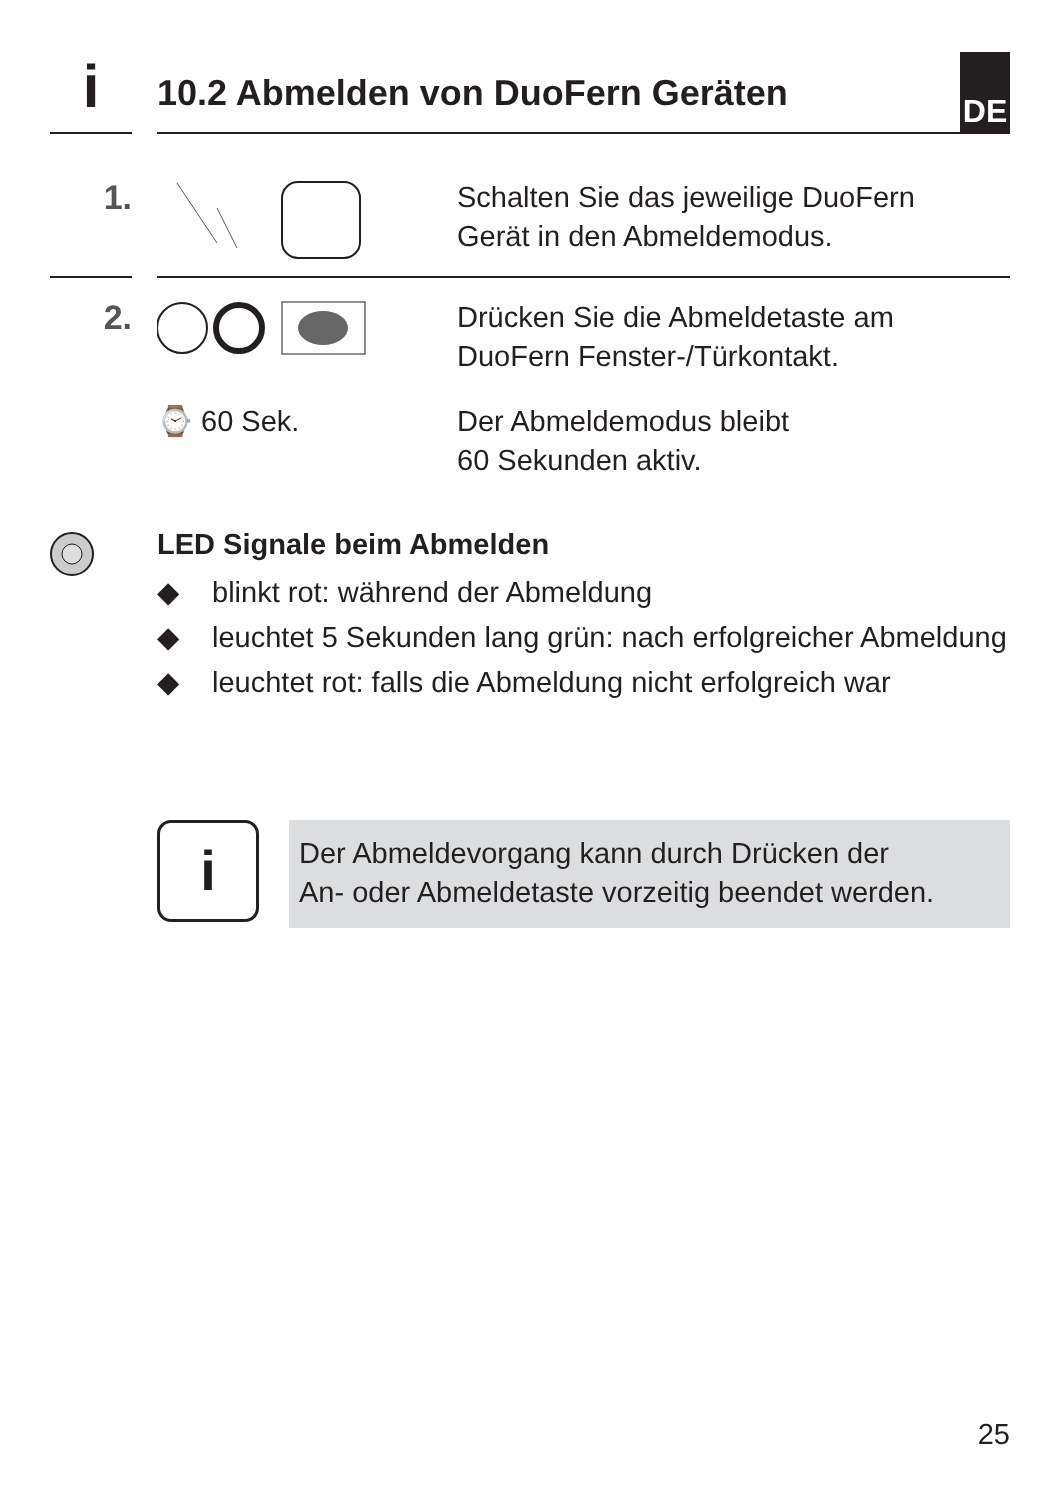i
10.2 Abmelden von DuoFern Geräten
DE
1.
Schalten Sie das jeweilige DuoFern
Gerät in den Abmeldemodus.
2.
Drücken Sie die Abmeldetaste am
DuoFern Fenster-/Türkontakt.
⌚ 60 Sek. Der Abmeldemodus bleibt
60 Sekunden aktiv.
LED Signale beim Abmelden
◆ blinkt rot: während der Abmeldung
◆ leuchtet 5 Sekunden lang grün: nach erfolgreicher Abmeldung
◆ leuchtet rot: falls die Abmeldung nicht erfolgreich war
i
Der Abmeldevorgang kann durch Drücken der
An- oder Abmeldetaste vorzeitig beendet werden.
25